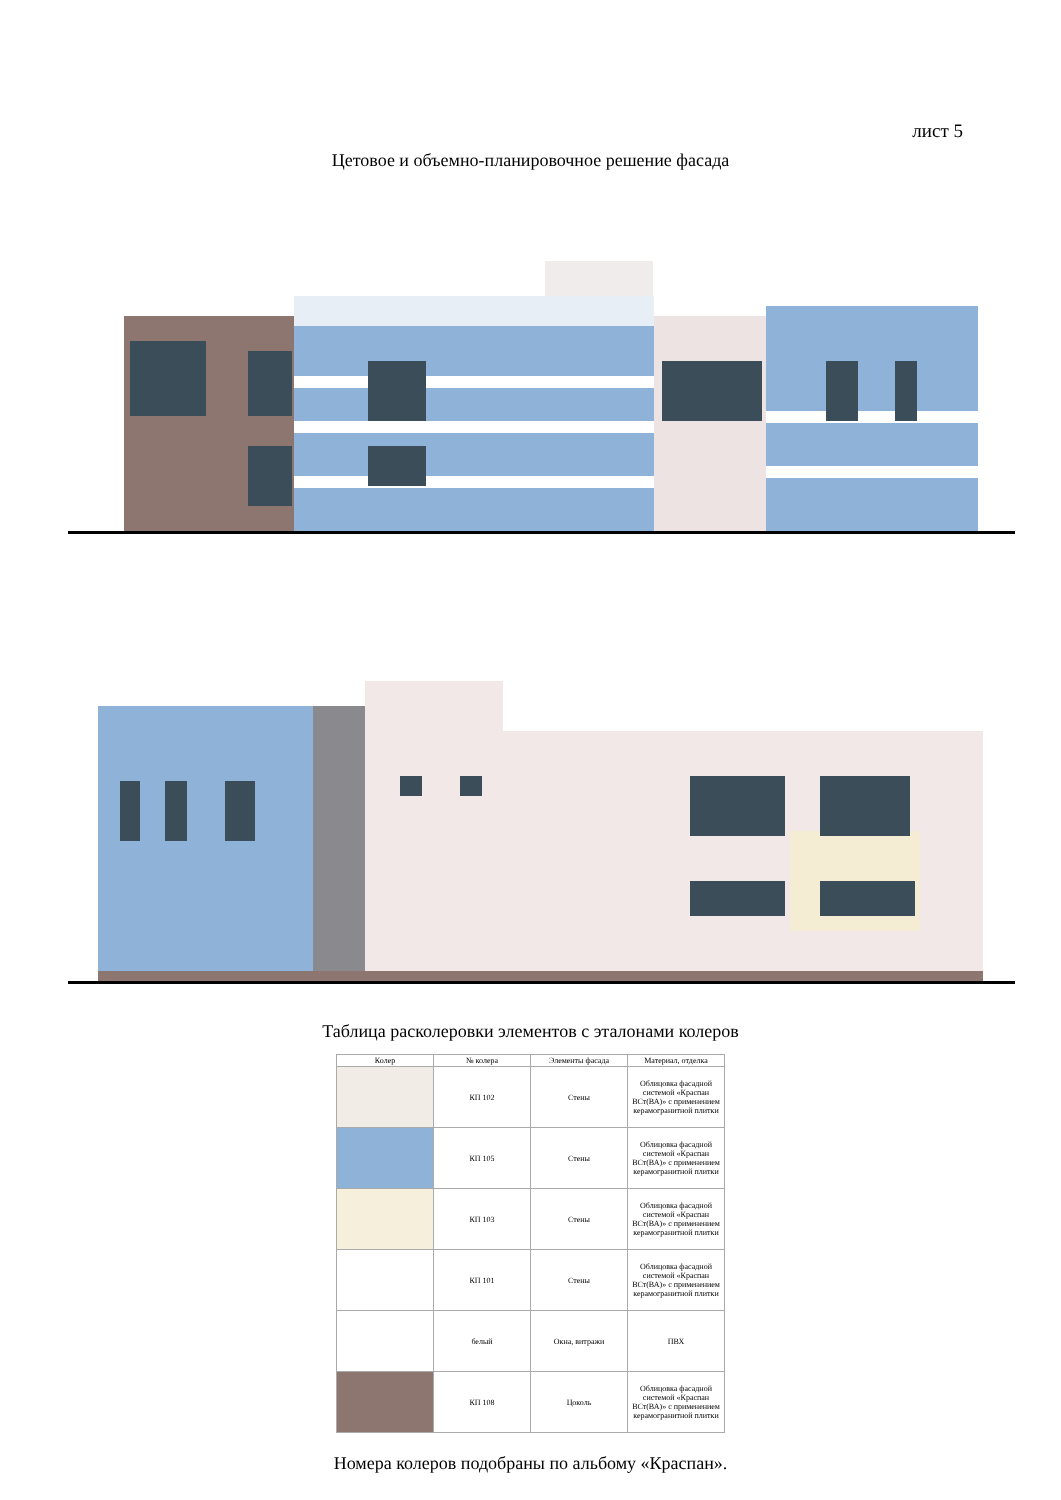лист 5
Цетовое и объемно-планировочное решение фасада
Таблица расколеровки элементов с эталонами колеров
| Колер | № колера | Элементы фасада | Материал, отделка |
| --- | --- | --- | --- |
| | КП 102 | Стены | Облицовка фасадной системой «Краспан ВСт(ВА)» с применением керамогранитной плитки |
| | КП 105 | Стены | Облицовка фасадной системой «Краспан ВСт(ВА)» с применением керамогранитной плитки |
| | КП 103 | Стены | Облицовка фасадной системой «Краспан ВСт(ВА)» с применением керамогранитной плитки |
| | КП 101 | Стены | Облицовка фасадной системой «Краспан ВСт(ВА)» с применением керамогранитной плитки |
| | белый | Окна, витражи | ПВХ |
| | КП 108 | Цоколь | Облицовка фасадной системой «Краспан ВСт(ВА)» с применением керамогранитной плитки |
Номера колеров подобраны по альбому «Краспан».